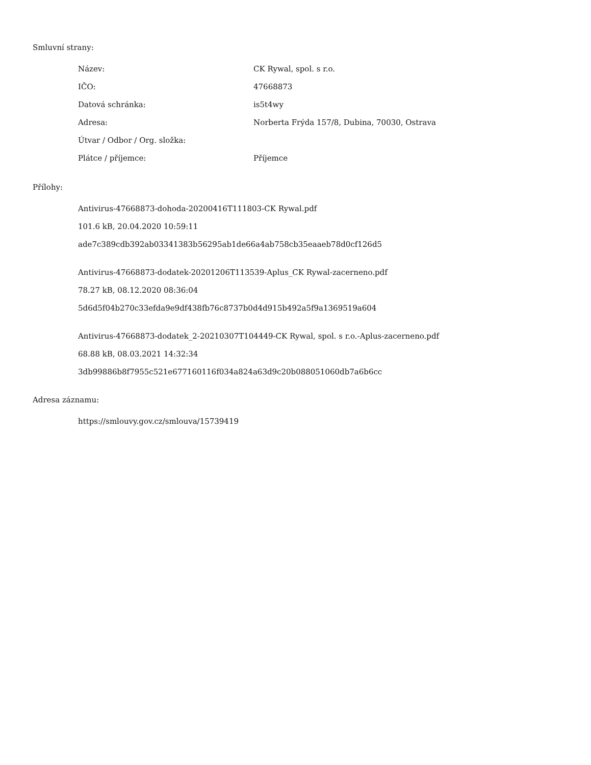Smluvní strany:
| Název: | CK Rywal, spol. s r.o. |
| IČO: | 47668873 |
| Datová schránka: | is5t4wy |
| Adresa: | Norberta Frýda 157/8, Dubina, 70030, Ostrava |
| Útvar / Odbor / Org. složka: | |
| Plátce / příjemce: | Příjemce |
Přílohy:
Antivirus-47668873-dohoda-20200416T111803-CK Rywal.pdf
101.6 kB, 20.04.2020 10:59:11
ade7c389cdb392ab03341383b56295ab1de66a4ab758cb35eaaeb78d0cf126d5
Antivirus-47668873-dodatek-20201206T113539-Aplus_CK Rywal-zacerneno.pdf
78.27 kB, 08.12.2020 08:36:04
5d6d5f04b270c33efda9e9df438fb76c8737b0d4d915b492a5f9a1369519a604
Antivirus-47668873-dodatek_2-20210307T104449-CK Rywal, spol. s r.o.-Aplus-zacerneno.pdf
68.88 kB, 08.03.2021 14:32:34
3db99886b8f7955c521e677160116f034a824a63d9c20b088051060db7a6b6cc
Adresa záznamu:
https://smlouvy.gov.cz/smlouva/15739419